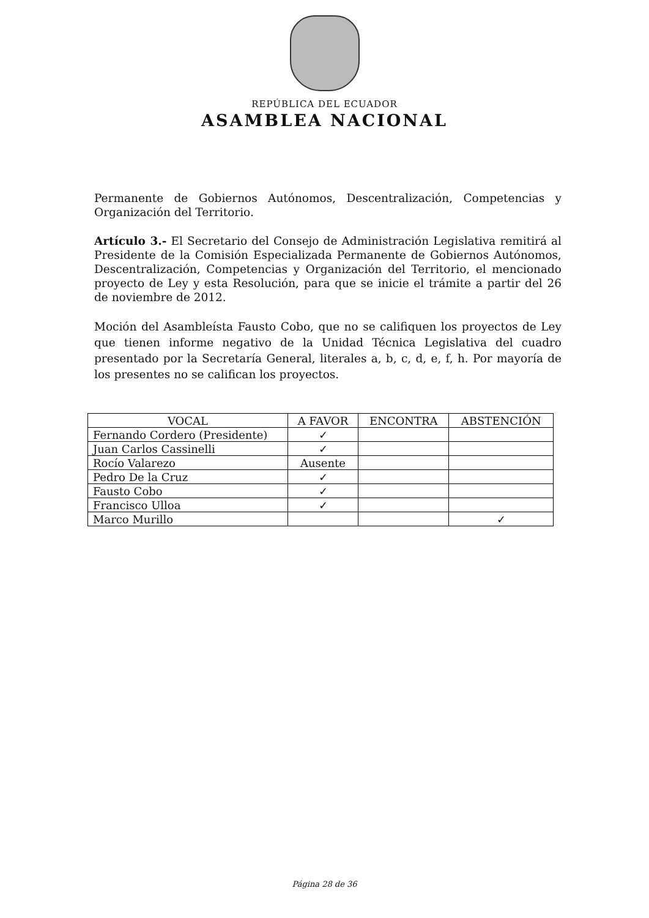REPÚBLICA DEL ECUADOR
ASAMBLEA NACIONAL
Permanente de Gobiernos Autónomos, Descentralización, Competencias y Organización del Territorio.
Artículo 3.- El Secretario del Consejo de Administración Legislativa remitirá al Presidente de la Comisión Especializada Permanente de Gobiernos Autónomos, Descentralización, Competencias y Organización del Territorio, el mencionado proyecto de Ley y esta Resolución, para que se inicie el trámite a partir del 26 de noviembre de 2012.
Moción del Asambleísta Fausto Cobo, que no se califiquen los proyectos de Ley que tienen informe negativo de la Unidad Técnica Legislativa del cuadro presentado por la Secretaría General, literales a, b, c, d, e, f, h. Por mayoría de los presentes no se califican los proyectos.
| VOCAL | A FAVOR | ENCONTRA | ABSTENCIÓN |
| --- | --- | --- | --- |
| Fernando Cordero (Presidente) | ✓ | | |
| Juan Carlos Cassinelli | ✓ | | |
| Rocío Valarezo | Ausente | | |
| Pedro De la Cruz | ✓ | | |
| Fausto Cobo | ✓ | | |
| Francisco Ulloa | ✓ | | |
| Marco Murillo | | | ✓ |
Página 28 de 36